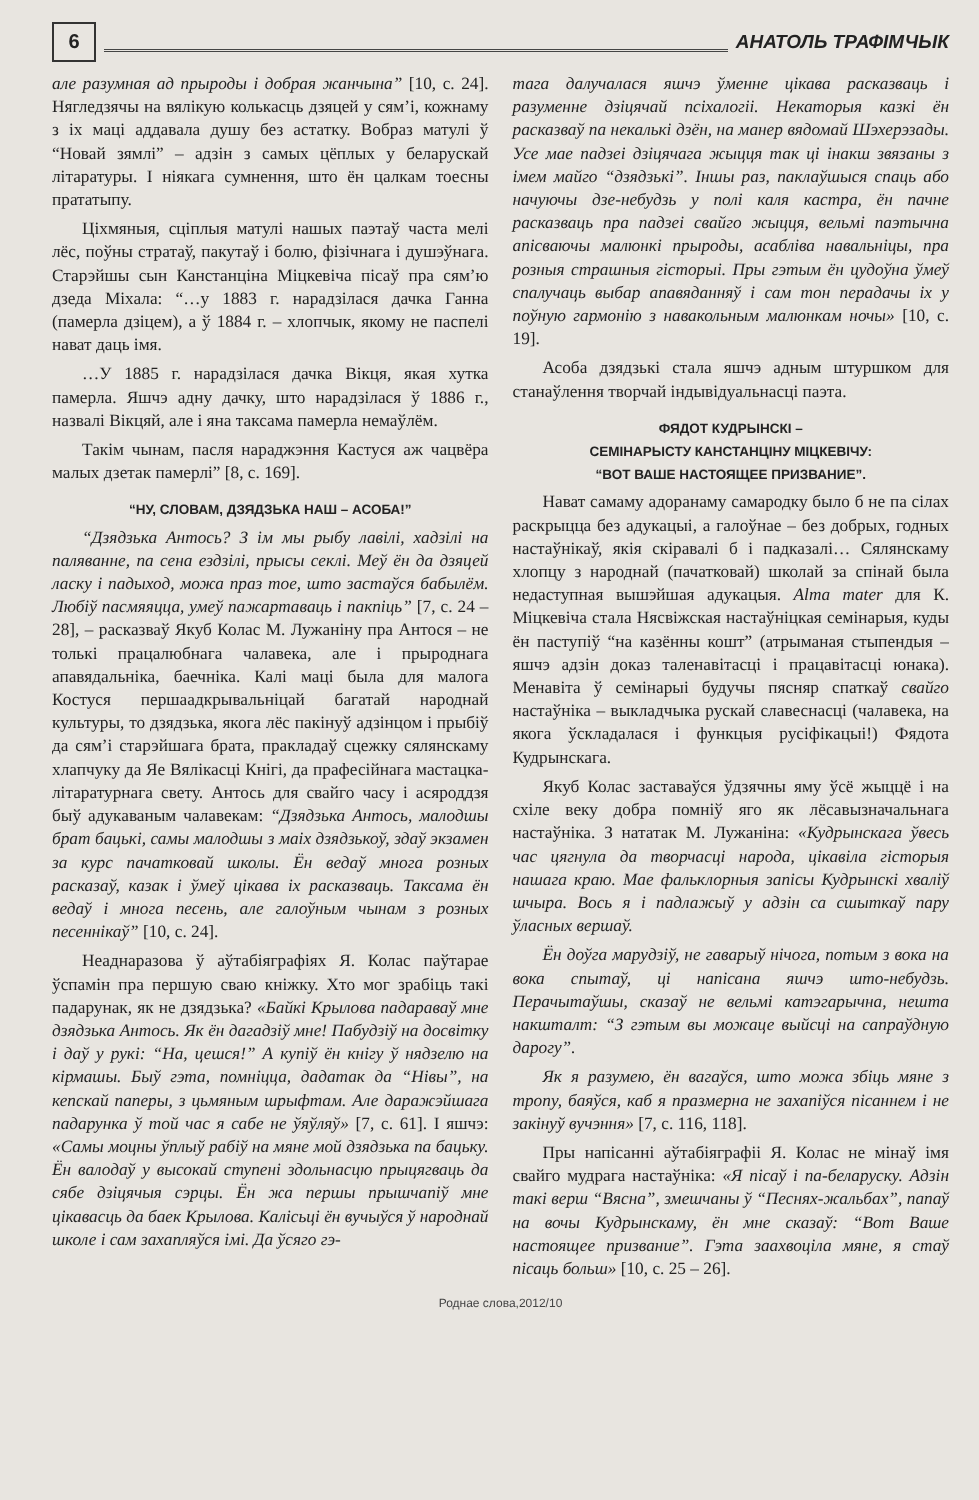6
АНАТОЛЬ ТРАФІМЧЫК
але разумная ад прыроды і добрая жанчына” [10, с. 24]. Нягледзячы на вялікую колькасць дзяцей у сям’і, кожнаму з іх маці аддавала душу без астатку. Вобраз матулі ў “Новай зямлі” – адзін з самых цёплых у беларускай літаратуры. І ніякага сумнення, што ён цалкам тоесны прататыпу.
Ціхмяныя, сціплыя матулі нашых паэтаў часта мелі лёс, поўны стратаў, пакутаў і болю, фізічнага і душэўнага. Старэйшы сын Канстанціна Міцкевіча пісаў пра сям’ю дзеда Міхала: “…у 1883 г. нарадзілася дачка Ганна (памерла дзіцем), а ў 1884 г. – хлопчык, якому не паспелі нават даць імя.
…У 1885 г. нарадзілася дачка Вікця, якая хутка памерла. Яшчэ адну дачку, што нарадзілася ў 1886 г., назвалі Вікцяй, але і яна таксама памерла немаўлём.
Такім чынам, пасля нараджэння Кастуся аж чацвёра малых дзетак памерлі” [8, с. 169].
“НУ, СЛОВАМ, ДЗЯДЗЬКА НАШ – АСОБА!”
“Дзядзька Антось? З ім мы рыбу лавілі, хадзілі на паляванне, па сена ездзілі, прысы секлі. Меў ён да дзяцей ласку і падыход, можа праз тое, што застаўся бабылём. Любіў пасмяяцца, умеў пажартаваць і пакпіць” [7, с. 24 – 28], – расказваў Якуб Колас М. Лужаніну пра Антося – не толькі працалюбнага чалавека, але і прыроднага апавядальніка, баечніка. Калі маці была для малога Костуся першаадкрывальніцай багатай народнай культуры, то дзядзька, якога лёс пакінуў адзінцом і прыбіў да сям’і старэйшага брата, пракладаў сцежку сялянскаму хлапчуку да Яе Вялікасці Кнігі, да прафесійнага мастацка-літаратурнага свету. Антось для свайго часу і асяроддзя быў адукаваным чалавекам: “Дзядзька Антось, малодшы брат бацькі, самы малодшы з маіх дзядзькоў, здаў экзамен за курс пачатковай школы. Ён ведаў многа розных расказаў, казак і ўмеў цікава іх расказваць. Таксама ён ведаў і многа песень, але галоўным чынам з розных песеннікаў” [10, с. 24].
Неаднаразова ў аўтабіяграфіях Я. Колас паўтарае ўспамін пра першую сваю кніжку. Хто мог зрабіць такі падарунак, як не дзядзька? «Байкі Крылова падараваў мне дзядзька Антось. Як ён дагадзіў мне! Пабудзіў на досвітку і даў у рукі: “На, цешся!” А купіў ён кнігу ў нядзелю на кірмашы. Быў гэта, помніцца, дадатак да “Нівы”, на кепскай паперы, з цьмяным шрыфтам. Але даражэйшага падарунка ў той час я сабе не ўяўляў» [7, с. 61]. І яшчэ: «Самы моцны ўплыў рабіў на мяне мой дзядзька па бацьку. Ён валодаў у высокай ступені здольнасцю прыцягваць да сябе дзіцячыя сэрцы. Ён жа першы прышчапіў мне цікавасць да баек Крылова. Калісьці ён вучыўся ў народнай школе і сам захапляўся імі. Да ўсяго гэ-
тага далучалася яшчэ ўменне цікава расказваць і разуменне дзіцячай псіхалогіі. Некаторыя казкі ён расказваў па некалькі дзён, на манер вядомай Шэхерэзады. Усе мае падзеі дзіцячага жыцця так ці інакш звязаны з імем майго “дзядзькі”. Іншы раз, паклаўшыся спаць або начуючы дзе-небудзь у полі каля кастра, ён пачне расказваць пра падзеі свайго жыцця, вельмі паэтычна апісваючы малюнкі прыроды, асабліва навальніцы, пра розныя страшныя гісторыі. Пры гэтым ён цудоўна ўмеў спалучаць выбар апавяданняў і сам тон перадачы іх у поўную гармонію з навакольным малюнкам ночы» [10, с. 19].
Асоба дзядзькі стала яшчэ адным штуршком для станаўлення творчай індывідуальнасці паэта.
ФЯДОТ КУДРЫНСКІ –
СЕМІНАРЫСТУ КАНСТАНЦІНУ МІЦКЕВІЧУ:
“ВОТ ВАШЕ НАСТОЯЩЕЕ ПРИЗВАНИЕ”.
Нават самаму адоранаму самародку было б не па сілах раскрыцца без адукацыі, а галоўнае – без добрых, годных настаўнікаў, якія скіравалі б і падказалі… Сялянскаму хлопцу з народнай (пачатковай) школай за спінай была недаступная вышэйшая адукацыя. Alma mater для К. Міцкевіча стала Нясвіжская настаўніцкая семінарыя, куды ён паступіў “на казённы кошт” (атрыманая стыпендыя – яшчэ адзін доказ таленавітасці і працавітасці юнака). Менавіта ў семінарыі будучы пясняр спаткаў свайго настаўніка – выкладчыка рускай славеснасці (чалавека, на якога ўскладалася і функцыя русіфікацыі!) Фядота Кудрынскага.
Якуб Колас заставаўся ўдзячны яму ўсё жыццё і на схіле веку добра помніў яго як лёсавызначальнага настаўніка. З нататак М. Лужаніна: «Кудрынскага ўвесь час цягнула да творчасці народа, цікавіла гісторыя нашага краю. Мае фальклорныя запісы Кудрынскі хваліў шчыра. Вось я і падлажыў у адзін са сшыткаў пару ўласных вершаў.
Ён доўга марудзіў, не гаварыў нічога, потым з вока на вока спытаў, ці напісана яшчэ што-небудзь. Перачытаўшы, сказаў не вельмі катэгарычна, нешта накшталт: “З гэтым вы можаце выйсці на сапраўдную дарогу”.
Як я разумею, ён вагаўся, што можа збіць мяне з тропу, баяўся, каб я празмерна не захапіўся пісаннем і не закінуў вучэння» [7, с. 116, 118].
Пры напісанні аўтабіяграфіі Я. Колас не мінаў імя свайго мудрага настаўніка: «Я пісаў і па-беларуску. Адзін такі верш “Вясна”, змешчаны ў “Песнях-жальбах”, папаў на вочы Кудрынскаму, ён мне сказаў: “Вот Ваше настоящее призвание”. Гэта заахвоціла мяне, я стаў пісаць больш» [10, с. 25 – 26].
Роднае слова,2012/10